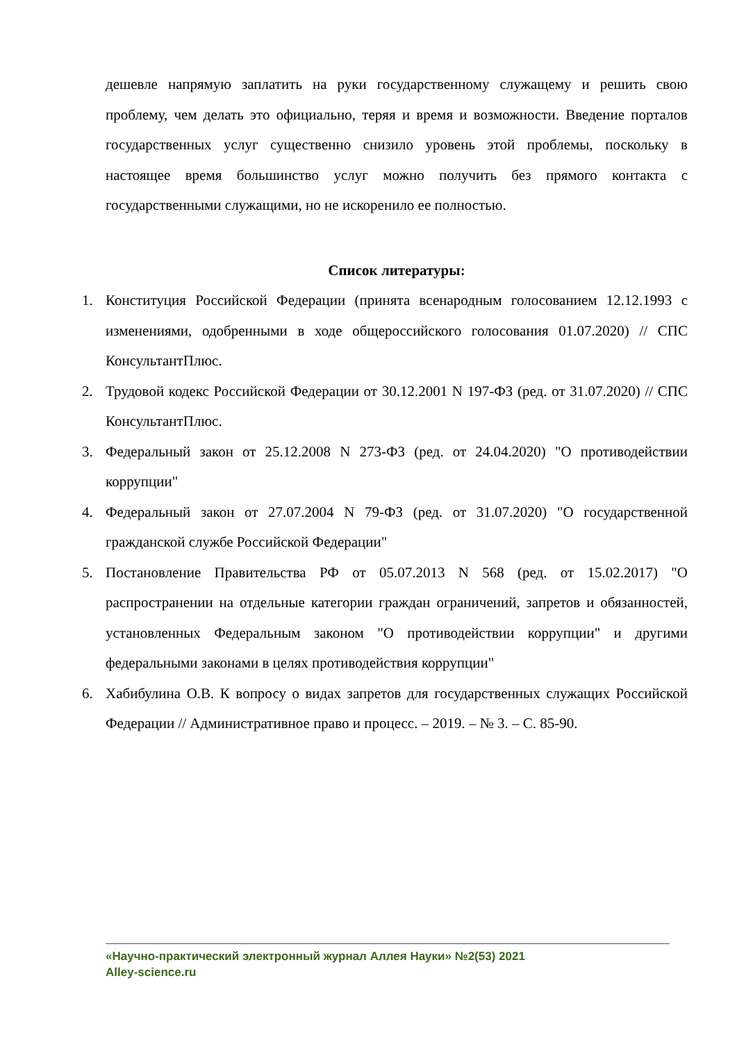дешевле напрямую заплатить на руки государственному служащему и решить свою проблему, чем делать это официально, теряя и время и возможности. Введение порталов государственных услуг существенно снизило уровень этой проблемы, поскольку в настоящее время большинство услуг можно получить без прямого контакта с государственными служащими, но не искоренило ее полностью.
Список литературы:
1. Конституция Российской Федерации (принята всенародным голосованием 12.12.1993 с изменениями, одобренными в ходе общероссийского голосования 01.07.2020) // СПС КонсультантПлюс.
2. Трудовой кодекс Российской Федерации от 30.12.2001 N 197-ФЗ (ред. от 31.07.2020) // СПС КонсультантПлюс.
3. Федеральный закон от 25.12.2008 N 273-ФЗ (ред. от 24.04.2020) "О противодействии коррупции"
4. Федеральный закон от 27.07.2004 N 79-ФЗ (ред. от 31.07.2020) "О государственной гражданской службе Российской Федерации"
5. Постановление Правительства РФ от 05.07.2013 N 568 (ред. от 15.02.2017) "О распространении на отдельные категории граждан ограничений, запретов и обязанностей, установленных Федеральным законом "О противодействии коррупции" и другими федеральными законами в целях противодействия коррупции"
6. Хабибулина О.В. К вопросу о видах запретов для государственных служащих Российской Федерации // Административное право и процесс. – 2019. – № 3. – С. 85-90.
«Научно-практический электронный журнал Аллея Науки» №2(53) 2021
Alley-science.ru